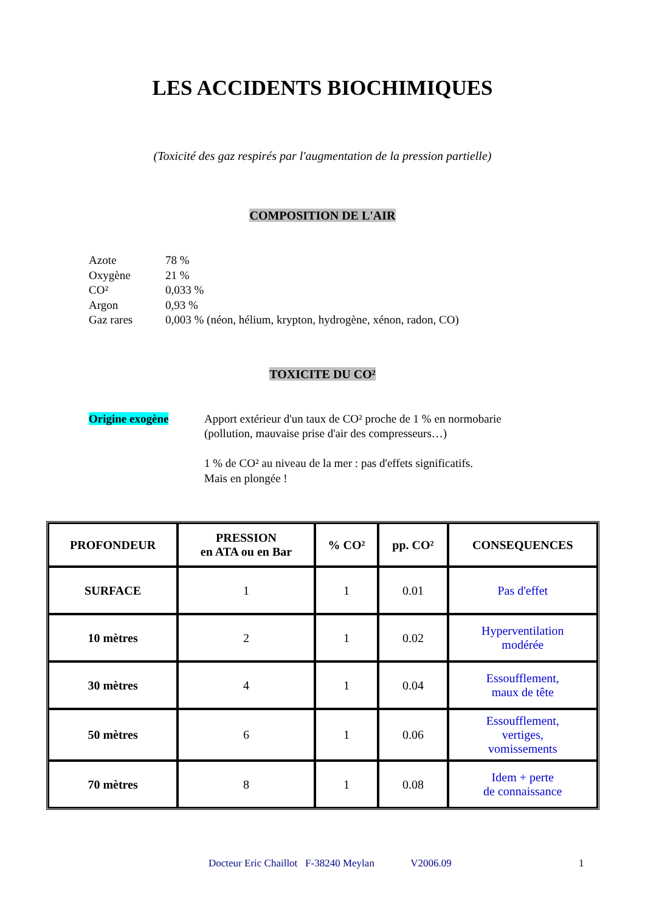LES ACCIDENTS BIOCHIMIQUES
(Toxicité des gaz respirés par l'augmentation de la pression partielle)
COMPOSITION DE L'AIR
Azote 78 %
Oxygène 21 %
CO² 0,033 %
Argon 0,93 %
Gaz rares 0,003 % (néon, hélium, krypton, hydrogène, xénon, radon, CO)
TOXICITE DU CO²
Origine exogène Apport extérieur d'un taux de CO² proche de 1 % en normobarie
(pollution, mauvaise prise d'air des compresseurs…)
1 % de CO² au niveau de la mer : pas d'effets significatifs.
Mais en plongée !
| PROFONDEUR | PRESSION en ATA ou en Bar | % CO² | pp. CO² | CONSEQUENCES |
| --- | --- | --- | --- | --- |
| SURFACE | 1 | 1 | 0.01 | Pas d'effet |
| 10 mètres | 2 | 1 | 0.02 | Hyperventilation modérée |
| 30 mètres | 4 | 1 | 0.04 | Essoufflement, maux de tête |
| 50 mètres | 6 | 1 | 0.06 | Essoufflement, vertiges, vomissements |
| 70 mètres | 8 | 1 | 0.08 | Idem + perte de connaissance |
Docteur Eric Chaillot F-38240 Meylan V2006.09 1